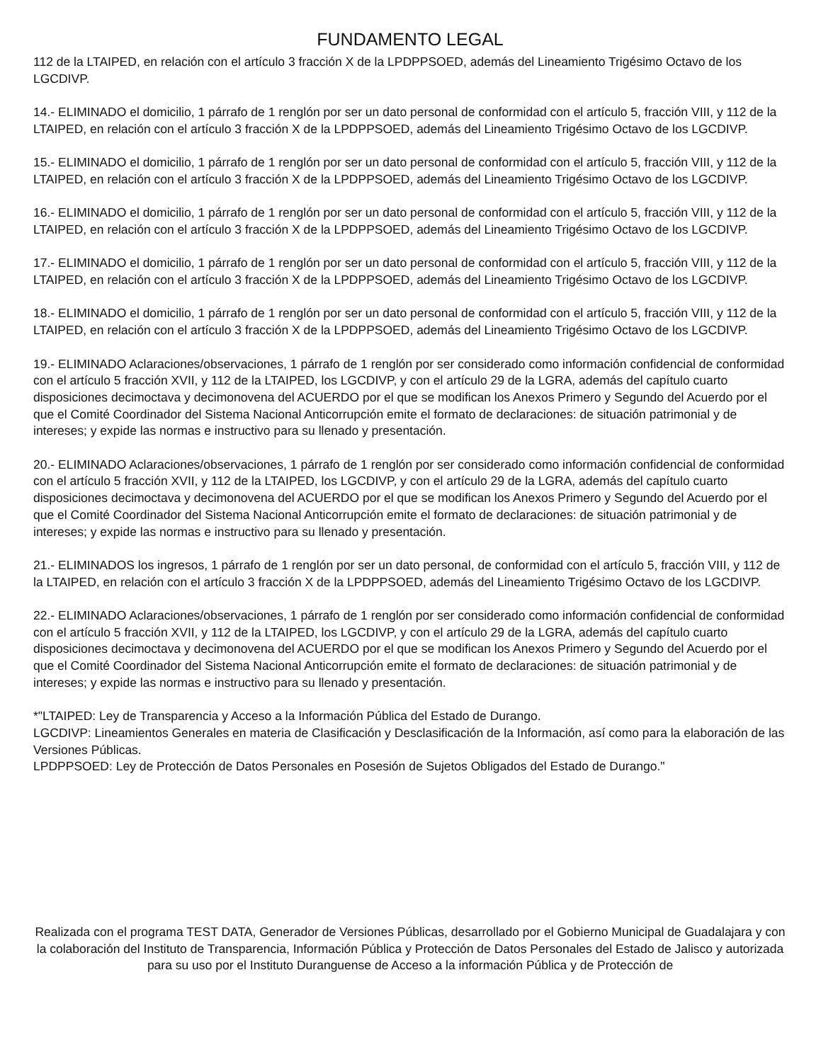FUNDAMENTO LEGAL
112 de la LTAIPED, en relación con el artículo 3 fracción X de la LPDPPSOED, además del Lineamiento Trigésimo Octavo de los LGCDIVP.
14.- ELIMINADO el domicilio, 1 párrafo de 1 renglón por ser un dato personal de conformidad con el artículo 5, fracción VIII, y 112 de la LTAIPED, en relación con el artículo 3 fracción X de la LPDPPSOED, además del Lineamiento Trigésimo Octavo de los LGCDIVP.
15.- ELIMINADO el domicilio, 1 párrafo de 1 renglón por ser un dato personal de conformidad con el artículo 5, fracción VIII, y 112 de la LTAIPED, en relación con el artículo 3 fracción X de la LPDPPSOED, además del Lineamiento Trigésimo Octavo de los LGCDIVP.
16.- ELIMINADO el domicilio, 1 párrafo de 1 renglón por ser un dato personal de conformidad con el artículo 5, fracción VIII, y 112 de la LTAIPED, en relación con el artículo 3 fracción X de la LPDPPSOED, además del Lineamiento Trigésimo Octavo de los LGCDIVP.
17.- ELIMINADO el domicilio, 1 párrafo de 1 renglón por ser un dato personal de conformidad con el artículo 5, fracción VIII, y 112 de la LTAIPED, en relación con el artículo 3 fracción X de la LPDPPSOED, además del Lineamiento Trigésimo Octavo de los LGCDIVP.
18.- ELIMINADO el domicilio, 1 párrafo de 1 renglón por ser un dato personal de conformidad con el artículo 5, fracción VIII, y 112 de la LTAIPED, en relación con el artículo 3 fracción X de la LPDPPSOED, además del Lineamiento Trigésimo Octavo de los LGCDIVP.
19.- ELIMINADO Aclaraciones/observaciones, 1 párrafo de 1 renglón por ser considerado como información confidencial de conformidad con el artículo 5 fracción XVII, y 112 de la LTAIPED, los LGCDIVP, y con el artículo 29 de la LGRA, además del capítulo cuarto disposiciones decimoctava y decimonovena del ACUERDO por el que se modifican los Anexos Primero y Segundo del Acuerdo por el que el Comité Coordinador del Sistema Nacional Anticorrupción emite el formato de declaraciones: de situación patrimonial y de intereses; y expide las normas e instructivo para su llenado y presentación.
20.- ELIMINADO Aclaraciones/observaciones, 1 párrafo de 1 renglón por ser considerado como información confidencial de conformidad con el artículo 5 fracción XVII, y 112 de la LTAIPED, los LGCDIVP, y con el artículo 29 de la LGRA, además del capítulo cuarto disposiciones decimoctava y decimonovena del ACUERDO por el que se modifican los Anexos Primero y Segundo del Acuerdo por el que el Comité Coordinador del Sistema Nacional Anticorrupción emite el formato de declaraciones: de situación patrimonial y de intereses; y expide las normas e instructivo para su llenado y presentación.
21.- ELIMINADOS los ingresos, 1 párrafo de 1 renglón por ser un dato personal, de conformidad con el artículo 5, fracción VIII, y 112 de la LTAIPED, en relación con el artículo 3 fracción X de la LPDPPSOED, además del Lineamiento Trigésimo Octavo de los LGCDIVP.
22.- ELIMINADO Aclaraciones/observaciones, 1 párrafo de 1 renglón por ser considerado como información confidencial de conformidad con el artículo 5 fracción XVII, y 112 de la LTAIPED, los LGCDIVP, y con el artículo 29 de la LGRA, además del capítulo cuarto disposiciones decimoctava y decimonovena del ACUERDO por el que se modifican los Anexos Primero y Segundo del Acuerdo por el que el Comité Coordinador del Sistema Nacional Anticorrupción emite el formato de declaraciones: de situación patrimonial y de intereses; y expide las normas e instructivo para su llenado y presentación.
*"LTAIPED: Ley de Transparencia y Acceso a la Información Pública del Estado de Durango.
LGCDIVP: Lineamientos Generales en materia de Clasificación y Desclasificación de la Información, así como para la elaboración de las Versiones Públicas.
LPDPPSOED: Ley de Protección de Datos Personales en Posesión de Sujetos Obligados del Estado de Durango."
Realizada con el programa TEST DATA, Generador de Versiones Públicas, desarrollado por el Gobierno Municipal de Guadalajara y con la colaboración del Instituto de Transparencia, Información Pública y Protección de Datos Personales del Estado de Jalisco y autorizada para su uso por el Instituto Duranguense de Acceso a la información Pública y de Protección de